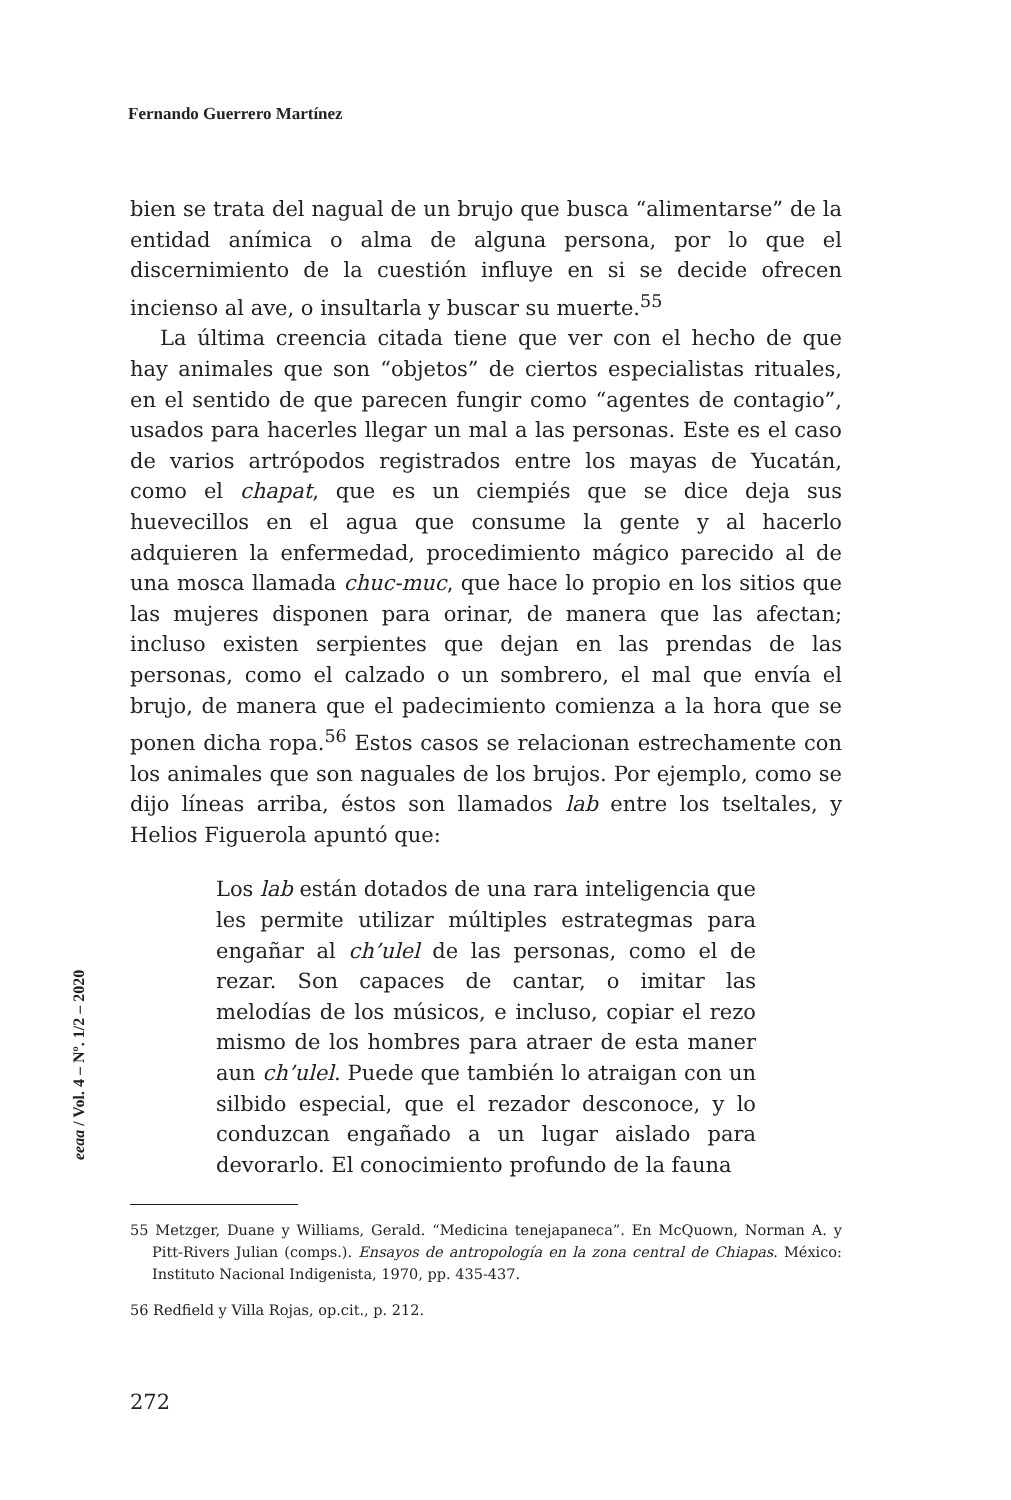Fernando Guerrero Martínez
eeaa / Vol. 4 – Nº. 1/2 – 2020
bien se trata del nagual de un brujo que busca “alimentarse” de la entidad anímica o alma de alguna persona, por lo que el discernimiento de la cuestión influye en si se decide ofrecen incienso al ave, o insultarla y buscar su muerte.<sup>55</sup>
La última creencia citada tiene que ver con el hecho de que hay animales que son “objetos” de ciertos especialistas rituales, en el sentido de que parecen fungir como “agentes de contagio”, usados para hacerles llegar un mal a las personas. Este es el caso de varios artrópodos registrados entre los mayas de Yucatán, como el chapat, que es un ciempiés que se dice deja sus huevecillos en el agua que consume la gente y al hacerlo adquieren la enfermedad, procedimiento mágico parecido al de una mosca llamada chuc-muc, que hace lo propio en los sitios que las mujeres disponen para orinar, de manera que las afectan; incluso existen serpientes que dejan en las prendas de las personas, como el calzado o un sombrero, el mal que envía el brujo, de manera que el padecimiento comienza a la hora que se ponen dicha ropa.<sup>56</sup> Estos casos se relacionan estrechamente con los animales que son naguales de los brujos. Por ejemplo, como se dijo líneas arriba, éstos son llamados lab entre los tseltales, y Helios Figuerola apuntó que:
Los lab están dotados de una rara inteligencia que les permite utilizar múltiples estrategmas para engañar al ch’ulel de las personas, como el de rezar. Son capaces de cantar, o imitar las melodías de los músicos, e incluso, copiar el rezo mismo de los hombres para atraer de esta maner aun ch’ulel. Puede que también lo atraigan con un silbido especial, que el rezador desconoce, y lo conduzcan engañado a un lugar aislado para devorarlo. El conocimiento profundo de la fauna
55 Metzger, Duane y Williams, Gerald. “Medicina tenejapaneca”. En McQuown, Norman A. y Pitt-Rivers Julian (comps.). Ensayos de antropología en la zona central de Chiapas. México: Instituto Nacional Indigenista, 1970, pp. 435-437.
56 Redfield y Villa Rojas, op.cit., p. 212.
272